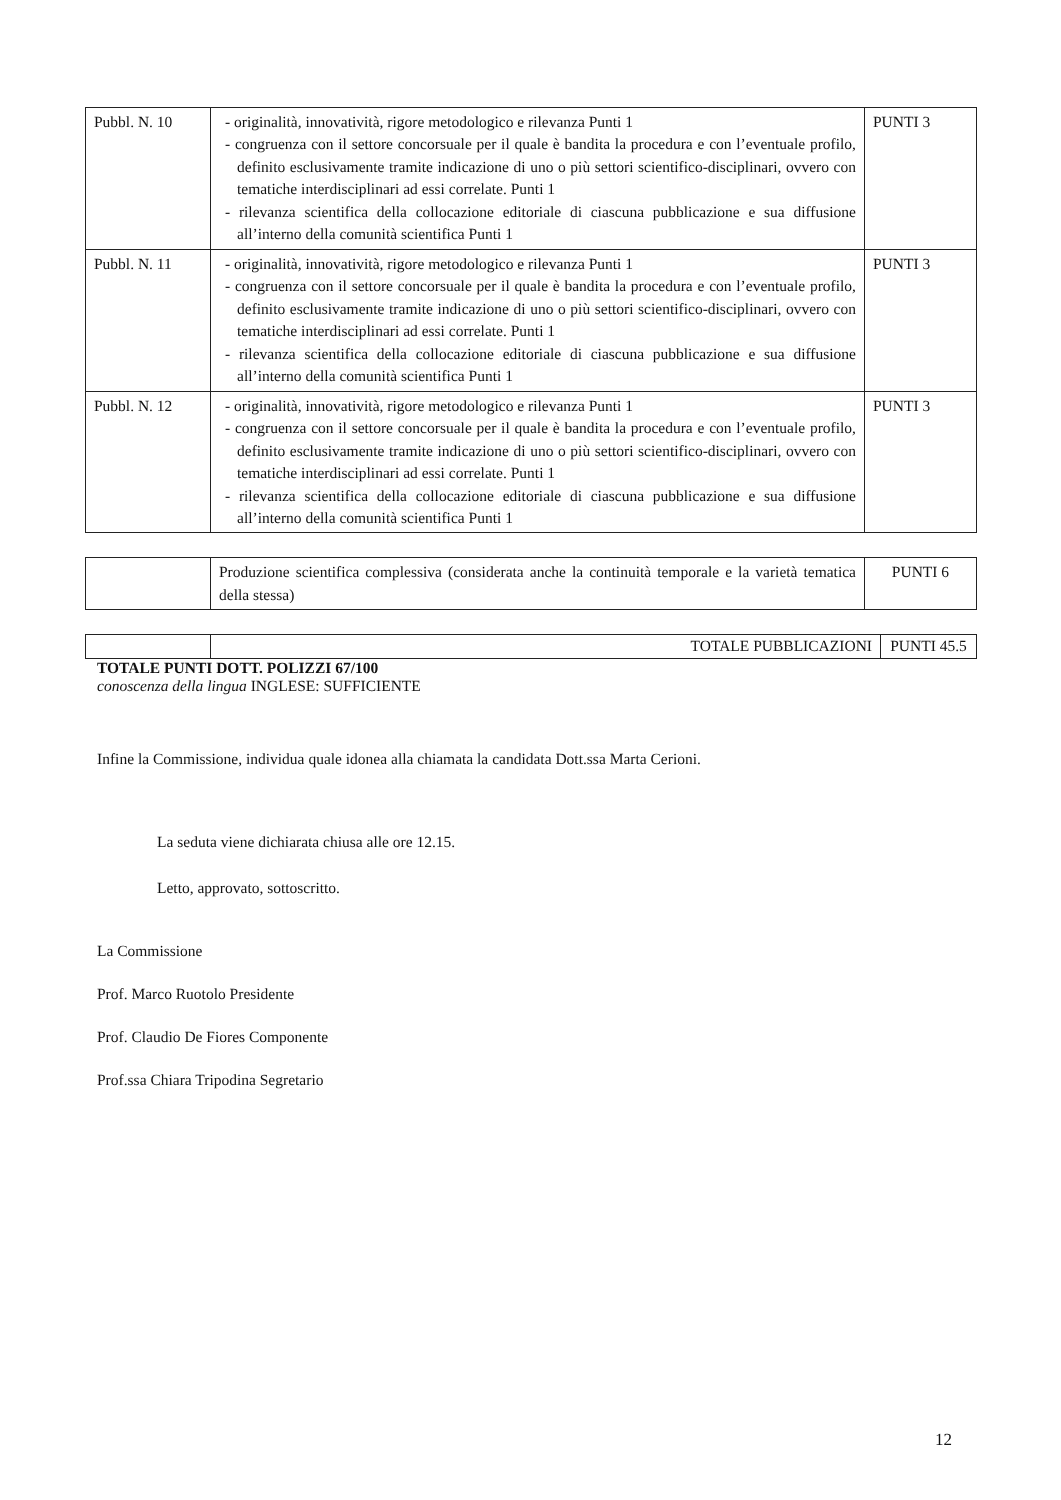| Pubbl. N. 10 | - originalità, innovatività, rigore metodologico e rilevanza Punti 1 - congruenza con il settore concorsuale per il quale è bandita la procedura e con l’eventuale profilo, definito esclusivamente tramite indicazione di uno o più settori scientifico-disciplinari, ovvero con tematiche interdisciplinari ad essi correlate. Punti 1 - rilevanza scientifica della collocazione editoriale di ciascuna pubblicazione e sua diffusione all’interno della comunità scientifica Punti 1 | PUNTI 3 |
| Pubbl. N. 11 | - originalità, innovatività, rigore metodologico e rilevanza Punti 1 - congruenza con il settore concorsuale per il quale è bandita la procedura e con l’eventuale profilo, definito esclusivamente tramite indicazione di uno o più settori scientifico-disciplinari, ovvero con tematiche interdisciplinari ad essi correlate. Punti 1 - rilevanza scientifica della collocazione editoriale di ciascuna pubblicazione e sua diffusione all’interno della comunità scientifica Punti 1 | PUNTI 3 |
| Pubbl. N. 12 | - originalità, innovatività, rigore metodologico e rilevanza Punti 1 - congruenza con il settore concorsuale per il quale è bandita la procedura e con l’eventuale profilo, definito esclusivamente tramite indicazione di uno o più settori scientifico-disciplinari, ovvero con tematiche interdisciplinari ad essi correlate. Punti 1 - rilevanza scientifica della collocazione editoriale di ciascuna pubblicazione e sua diffusione all’interno della comunità scientifica Punti 1 | PUNTI 3 |
| | Produzione scientifica complessiva (considerata anche la continuità temporale e la varietà tematica della stessa) | PUNTI 6 |
| | TOTALE PUBBLICAZIONI | PUNTI 45.5 |
TOTALE PUNTI DOTT. POLIZZI 67/100
conoscenza della lingua INGLESE: SUFFICIENTE
Infine la Commissione, individua quale idonea alla chiamata la candidata Dott.ssa Marta Cerioni.
La seduta viene dichiarata chiusa alle ore 12.15.
Letto, approvato, sottoscritto.
La Commissione
Prof. Marco Ruotolo Presidente
Prof. Claudio De Fiores Componente
Prof.ssa Chiara Tripodina Segretario
12